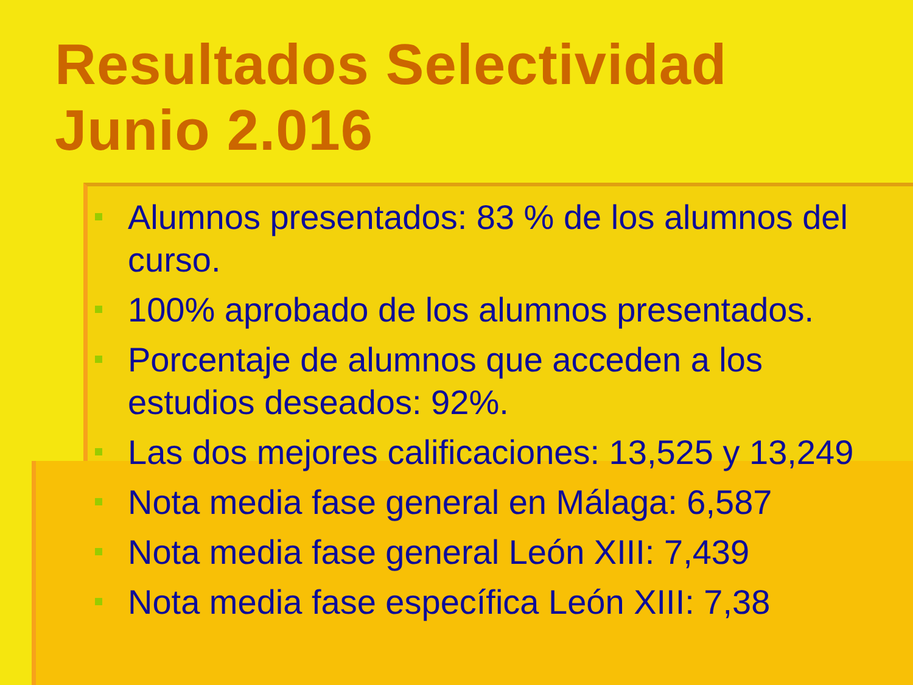Resultados Selectividad
Junio 2.016
Alumnos presentados: 83 % de los alumnos del curso.
100% aprobado de los alumnos presentados.
Porcentaje de alumnos que acceden a los estudios deseados: 92%.
Las dos mejores calificaciones: 13,525 y 13,249
Nota media fase general en Málaga: 6,587
Nota media fase general León XIII: 7,439
Nota media fase específica León XIII: 7,38